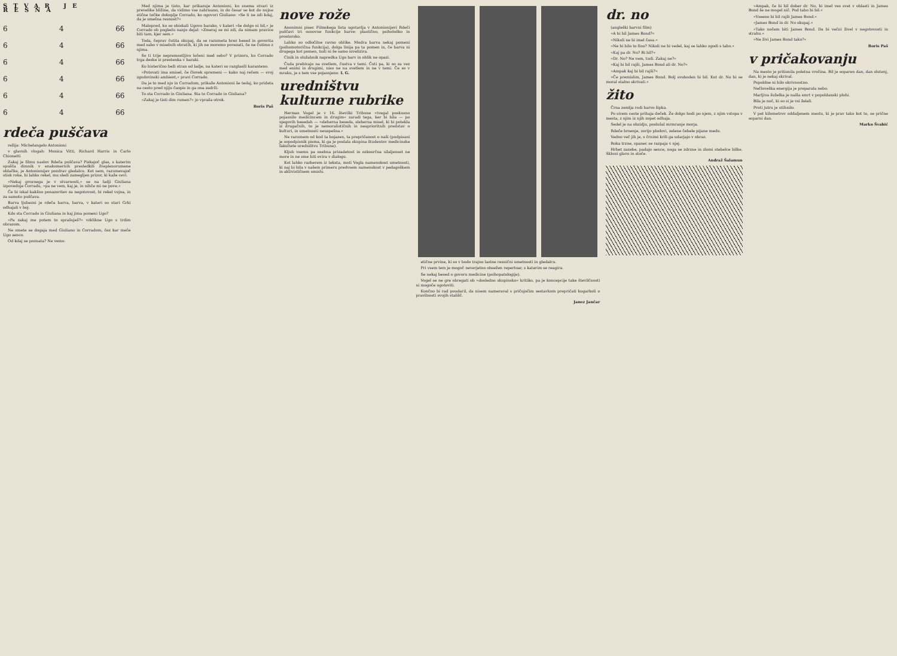STVAR JE RESNA
6 4 66
6 4 66
6 4 66
6 4 66
6 4 66
6 4 66
rdeča puščava
režija: Michelangelo Antonioni
v glavnih vlogah: Monica Vitti, Richard Harris in Carlo Chionetti
Zakaj je filmu naslov Rdeča puščava? Piskajoč glas, s katerim spušča dimnik v enakomernih presledkih žveplenorumene oblačke, je Antonionijev pozdrav gledalcu. Kot nem, razumevajoč stisk roke, bi lahko rekel, mu sledi zamegljen prizor, ki kaže cevi.
»Nekaj groznega je v stvarnosti,« se na ladji Giuliana izpoveduje Corradu, »pa ne vem, kaj je, in nihče mi ne pove.«
Če bi iskal kakšno ponazoritev za negotovost, bi rekel vojna, in za samoto puščava.
Barva ljubezni je rdeča barva, barva, v kateri so stari Grki odhajali v boj.
Kdo sta Corrado in Giuliana in kaj jima pomeni Ugo?
»Pa zakaj me potem to sprašuješ?« vzklikne Ugo s trdim obrazom.
Ne smete se dogaja med Giuliano in Corradom, čez kar meče Ugo senco.
Od kdaj se poznata? Ne vemo.
Med njima je tisto, kar prikazuje Antonioni, ko snema stvari iz prevelike bližine, da vidimo vse zabrisano, in do česar se kot do nujne stične točke dokoplje Corrado, ko ogovori Giuliano: »Se ti ne zdi kdaj, da je smešna resnost?«
Malopred, ko so obiskali Ugovo barako, v kateri »še dolgo ni bil,« je Corrado ob pogledu nanjo dejal: »Zmeraj se mi zdi, da nimam pravice biti tam, kjer sem.«
Toda, čeprav čutita skupaj, da se razumeta brez besed in govorita med sabo v miselnih obratih, ki jih ne moremo povezati, če ne čutimo z njima.
So ti trije nepremostljivo ločeni med sebo? V prizoru, ko Corrado trga deske iz prestenka v baraki.
Ko histerično beži stran od ladje, na kateri so razglasili karanteno.
»Potovati ima smisel, če človek spremeni — kako naj rečem — svoj zgodovinski ambient,« pravi Corrado.
Da je to med njo in Corradom, prikaže Antonioni še tedaj, ko prideta na cesto pred njiju čaopis in ga ona zadrži.
To sta Corrado in Giuliana. Sta to Corrado in Giuliana?
»Zakaj je tisti dim rumen?« jo vpraša otrok.
Boris Paš
nove rože
Anonimni pisec Filmskega lista ugotavlja v Antonionijevi Rdeči puščavi tri osnovne funkcije barve: plastično, psihološko in prostorsko.
Lahko so odločilne ravno oblike. Modra barva nekaj pomeni (psihomotorična funkcija), dolga linija pa ta pomen in, če barva ni drugega kot pomen, tudi ni še samo nivelizira.
Cinik in služabnik napredka Ugo barv in oblik ne opazi.
Čuda prebivajo na svetlem, čustva v temi. Čuti pa, ki so za vez med enimi in drugimi, niso ne na svetlem in ne v temi. Če so v mraku, je s tem vse pojasnjeno. I. G.
uredništvu kulturne rubrike
Herman Vogel je v 16. številki Tribune »tvegal poskusno pojasnilo medicincem in drugim« zaradi tega, ker bi bila — po njegovih besedah — »sleherna beseda, sleherna misel, ki bi poteklа iz drugačnih, to je nemoralističnih in neaprioritnih predstav o kulturi, in umetnosti neuspešna.«
Ne razumem od kod ta bojazen, ta prepričanost o naši (podpisani je sopodpisnik pisma, ki ga je poslala skupina študentov medicinske fakultete uredništvu Tribune).
Kljub vsemu pa osebna prizadetost in ozkosrčna užaljenost ne more in ne sme biti ovira v dialogu.
Kot lahko razberem iz teksta, moti Vogla namenskost umetnosti, ki naj bi bila v našem primeru predvsem namenskost v pedagoškem in aktivističnem smislu.
etične prvine, ki so v bodo trajno lastne resnični umetnosti in gledalcu.
Pri vsem tem je mogoč neverjetno obsežen repertoar, s katerim se reagira.
Se nekaj besed o govoru medicine (psihopatologije).
Vogel se ne gre obregati ob »dosledno skupinsko« kritiko, pa je koncepcije take številčnosti ni mogoče ugotoviti.
Končno bi rad poudaril, da nisem nameraval s pričujočim sestavkom prepričati kogarkoli o pravilnosti svojih stališč.
Janez Jančar
dr. no
(angleški barvni film)
»A bi bil James Bond?«
»Nikoli ne bi imel časa.«
»Ne bi bilo to fino? Nikoli ne bi vedel, kaj se lahko zgodi s tabo.«
»Kaj pa dr. No? Bi bil?«
»Dr. No? Ne vem, tudi. Zakaj ne?«
»Kaj bi bil rajši, James Bond ali dr. No?«
»Ampak kaj bi bil rajši?«
»Če premislim, James Bond. Bolj svoboden bi bil. Kot dr. No bi se moral stalno skrivati.«
žito
Črna zemlja rodi barvo šipka.
Po sivem ceste prihaja deček. Že dolgo hodi po njem, z njim vstopa v mesta, z njim iz njih zopet odhaja.
Sedel je na obzidju, poslušal mrmranje morja.
Rdeče brnenje, zorijo plodovi, zelene čebele pijane medu.
Vedno več jih je, s črnimi krili ga udarjajo v obraz.
Roka trzne, spanec se razpaja v njej.
Hrbet zazebe, padajo sence, noga se zdrzne in zlomi stebelce bilke. Skloni glavo in stoče.
Andraž Šalamun
»Ampak, če bi bil dober dr. No, bi imel ves svet v oblasti in James Bond še ne mogel nič. Pod tabo bi bil.«
»Vseeno bi bil rajši James Bond.«
»James Bond in dr. No skupaj.«
»Takо nočem biti James Bond. Da bi večni živel v negotovosti in strahu.«
»Ne živi James Bond tako?«
Boris Paš
v pričakovanju
Na mesto je pritisnila poletna vročina. Bil je soparen dan, dan slutenj, dan, ki je nekaj skrival.
Popoldne ni bilo skrivnostno.
Nečloveška energija je preparala nebo.
Marljiva šuželka je našla smrt v popoldanski plohi.
Bila je noč, ki so si je vsi želeli.
Proti jutru je utihnilo.
V pet kilometrov oddaljenem mestu, ki je prav tako kot to, se prične soparni dan.
Marko Švabić